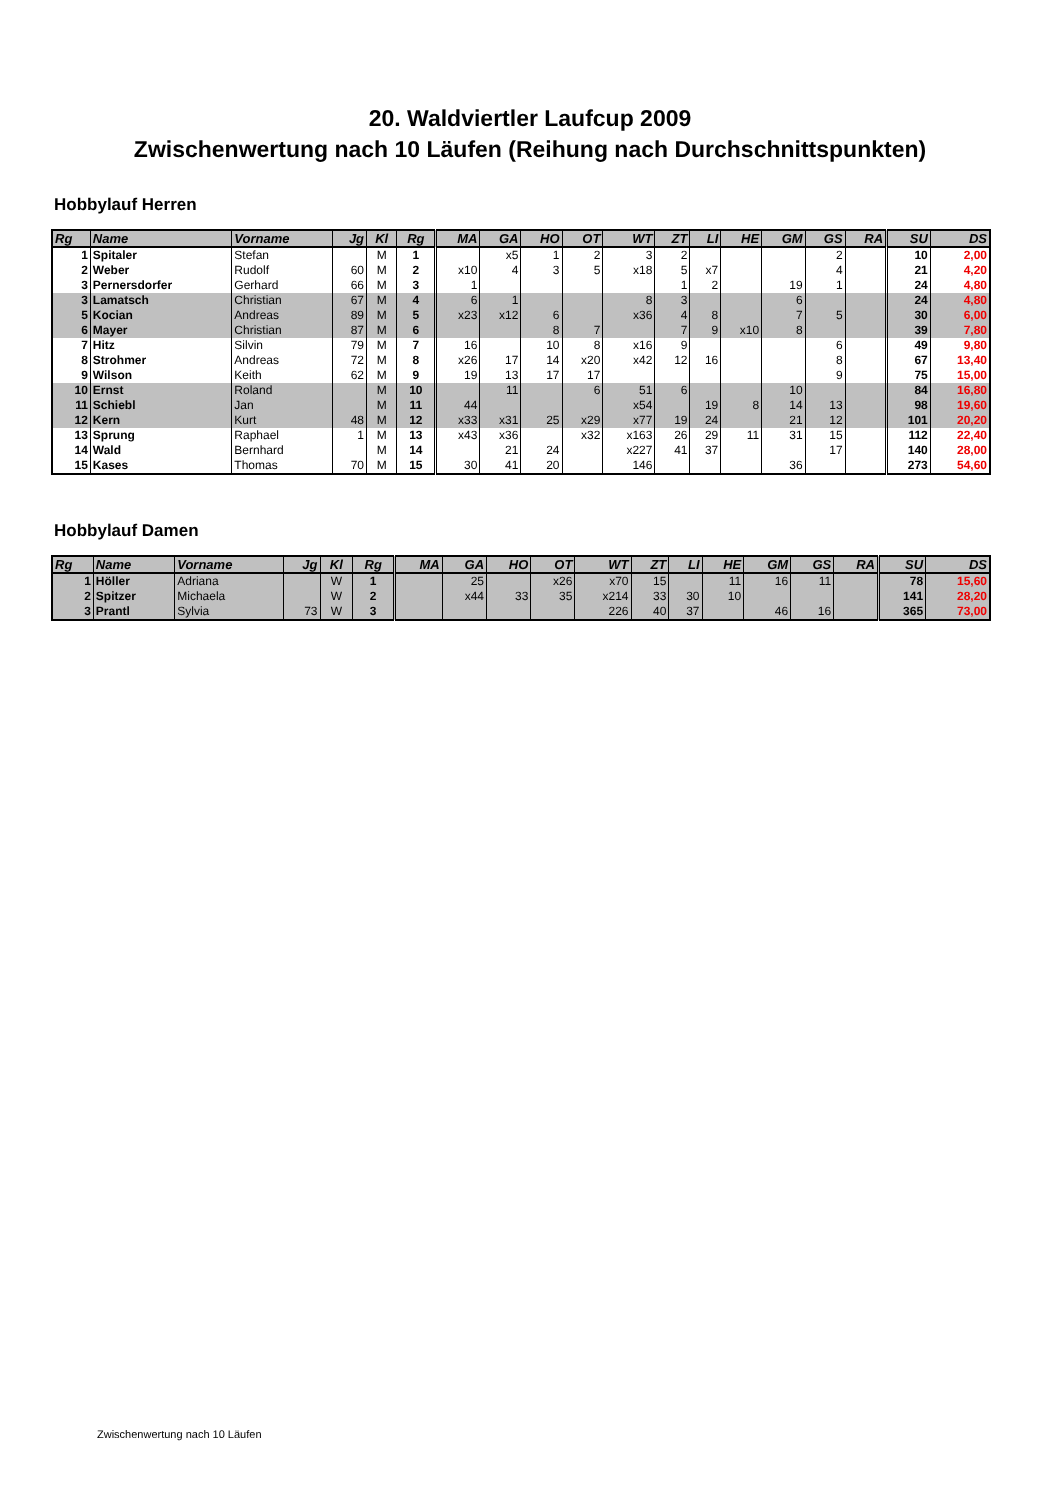20. Waldviertler Laufcup 2009
Zwischenwertung nach 10 Läufen (Reihung nach Durchschnittspunkten)
Hobbylauf Herren
| Rg | Name | Vorname | Jg | Kl | Rg | MA | GA | HO | OT | WT | ZT | LI | HE | GM | GS | RA | SU | DS |
| --- | --- | --- | --- | --- | --- | --- | --- | --- | --- | --- | --- | --- | --- | --- | --- | --- | --- | --- |
| 1 | Spitaler | Stefan | | M | 1 | | x5 | 1 | 2 | 3 | 2 | | | | 2 | | 10 | 2,00 |
| 2 | Weber | Rudolf | 60 | M | 2 | x10 | 4 | 3 | 5 | x18 | 5 | x7 | | | 4 | | 21 | 4,20 |
| 3 | Pernersdorfer | Gerhard | 66 | M | 3 | 1 | | | | | 1 | 2 | | 19 | 1 | | 24 | 4,80 |
| 3 | Lamatsch | Christian | 67 | M | 4 | 6 | 1 | | | 8 | 3 | | | 6 | | | 24 | 4,80 |
| 5 | Kocian | Andreas | 89 | M | 5 | x23 | x12 | 6 | | x36 | 4 | 8 | | 7 | 5 | | 30 | 6,00 |
| 6 | Mayer | Christian | 87 | M | 6 | | | 8 | 7 | | 7 | 9 | x10 | 8 | | | 39 | 7,80 |
| 7 | Hitz | Silvin | 79 | M | 7 | 16 | | 10 | 8 | x16 | 9 | | | | 6 | | 49 | 9,80 |
| 8 | Strohmer | Andreas | 72 | M | 8 | x26 | 17 | 14 | x20 | x42 | 12 | 16 | | | 8 | | 67 | 13,40 |
| 9 | Wilson | Keith | 62 | M | 9 | 19 | 13 | 17 | 17 | | | | | | 9 | | 75 | 15,00 |
| 10 | Ernst | Roland | | M | 10 | | 11 | | 6 | 51 | 6 | | | 10 | | | 84 | 16,80 |
| 11 | Schiebl | Jan | | M | 11 | 44 | | | | x54 | | 19 | 8 | 14 | 13 | | 98 | 19,60 |
| 12 | Kern | Kurt | 48 | M | 12 | x33 | x31 | 25 | x29 | x77 | 19 | 24 | | 21 | 12 | | 101 | 20,20 |
| 13 | Sprung | Raphael | 1 | M | 13 | x43 | x36 | | x32 | x163 | 26 | 29 | 11 | 31 | 15 | | 112 | 22,40 |
| 14 | Wald | Bernhard | | M | 14 | | 21 | 24 | | x227 | 41 | 37 | | | 17 | | 140 | 28,00 |
| 15 | Kases | Thomas | 70 | M | 15 | 30 | 41 | 20 | | 146 | | | | 36 | | | 273 | 54,60 |
Hobbylauf Damen
| Rg | Name | Vorname | Jg | Kl | Rg | MA | GA | HO | OT | WT | ZT | LI | HE | GM | GS | RA | SU | DS |
| --- | --- | --- | --- | --- | --- | --- | --- | --- | --- | --- | --- | --- | --- | --- | --- | --- | --- | --- |
| 1 | Höller | Adriana | | W | 1 | | 25 | | x26 | x70 | 15 | | 11 | 16 | 11 | | 78 | 15,60 |
| 2 | Spitzer | Michaela | | W | 2 | | x44 | 33 | 35 | x214 | 33 | 30 | 10 | | | | 141 | 28,20 |
| 3 | Prantl | Sylvia | 73 | W | 3 | | | | | 226 | 40 | 37 | | 46 | 16 | | 365 | 73,00 |
Zwischenwertung nach 10 Läufen